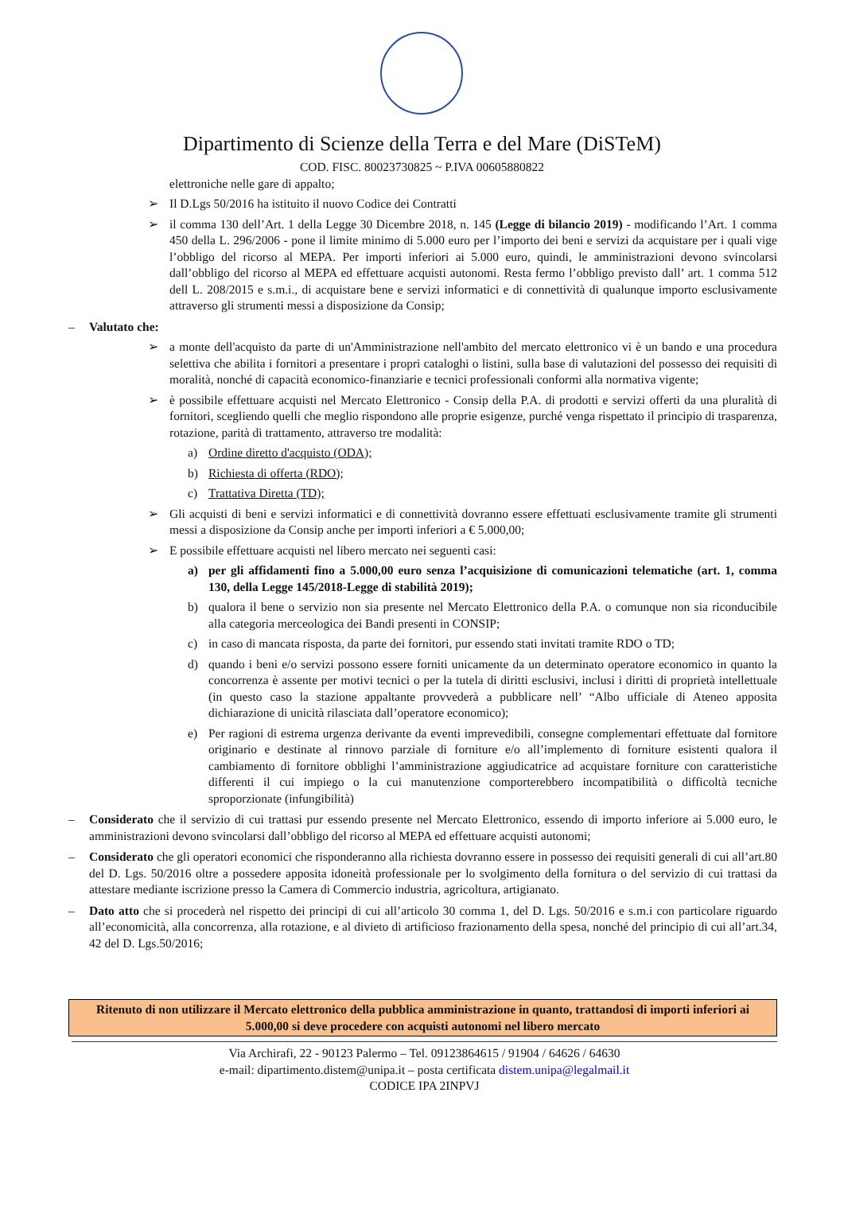Dipartimento di Scienze della Terra e del Mare (DiSTeM)
COD. FISC. 80023730825 ~ P.IVA 00605880822
elettroniche nelle gare di appalto;
➢ Il D.Lgs 50/2016 ha istituito il nuovo Codice dei Contratti
➢ il comma 130 dell’Art. 1 della Legge 30 Dicembre 2018, n. 145 (Legge di bilancio 2019) - modificando l’Art. 1 comma 450 della L. 296/2006 - pone il limite minimo di 5.000 euro per l’importo dei beni e servizi da acquistare per i quali vige l’obbligo del ricorso al MEPA. Per importi inferiori ai 5.000 euro, quindi, le amministrazioni devono svincolarsi dall’obbligo del ricorso al MEPA ed effettuare acquisti autonomi. Resta fermo l’obbligo previsto dall’ art. 1 comma 512 dell L. 208/2015 e s.m.i., di acquistare bene e servizi informatici e di connettività di qualunque importo esclusivamente attraverso gli strumenti messi a disposizione da Consip;
– Valutato che:
➢ a monte dell'acquisto da parte di un'Amministrazione nell'ambito del mercato elettronico vi è un bando e una procedura selettiva che abilita i fornitori a presentare i propri cataloghi o listini, sulla base di valutazioni del possesso dei requisiti di moralità, nonché di capacità economico-finanziarie e tecnici professionali conformi alla normativa vigente;
➢ è possibile effettuare acquisti nel Mercato Elettronico - Consip della P.A. di prodotti e servizi offerti da una pluralità di fornitori, scegliendo quelli che meglio rispondono alle proprie esigenze, purché venga rispettato il principio di trasparenza, rotazione, parità di trattamento, attraverso tre modalità:
a) Ordine diretto d'acquisto (ODA);
b) Richiesta di offerta (RDO);
c) Trattativa Diretta (TD);
➢ Gli acquisti di beni e servizi informatici e di connettività dovranno essere effettuati esclusivamente tramite gli strumenti messi a disposizione da Consip anche per importi inferiori a € 5.000,00;
➢ E possibile effettuare acquisti nel libero mercato nei seguenti casi:
a) per gli affidamenti fino a 5.000,00 euro senza l’acquisizione di comunicazioni telematiche (art. 1, comma 130, della Legge 145/2018-Legge di stabilità 2019);
b) qualora il bene o servizio non sia presente nel Mercato Elettronico della P.A. o comunque non sia riconducibile alla categoria merceologica dei Bandi presenti in CONSIP;
c) in caso di mancata risposta, da parte dei fornitori, pur essendo stati invitati tramite RDO o TD;
d) quando i beni e/o servizi possono essere forniti unicamente da un determinato operatore economico in quanto la concorrenza è assente per motivi tecnici o per la tutela di diritti esclusivi, inclusi i diritti di proprietà intellettuale (in questo caso la stazione appaltante provvederà a pubblicare nell’ “Albo ufficiale di Ateneo apposita dichiarazione di unicità rilasciata dall’operatore economico);
e) Per ragioni di estrema urgenza derivante da eventi imprevedibili, consegne complementari effettuate dal fornitore originario e destinate al rinnovo parziale di forniture e/o all’implemento di forniture esistenti qualora il cambiamento di fornitore obblighi l’amministrazione aggiudicatrice ad acquistare forniture con caratteristiche differenti il cui impiego o la cui manutenzione comporterebbero incompatibilità o difficoltà tecniche sproporzionate (infungibilità)
– Considerato che il servizio di cui trattasi pur essendo presente nel Mercato Elettronico, essendo di importo inferiore ai 5.000 euro, le amministrazioni devono svincolarsi dall’obbligo del ricorso al MEPA ed effettuare acquisti autonomi;
– Considerato che gli operatori economici che risponderanno alla richiesta dovranno essere in possesso dei requisiti generali di cui all’art.80 del D. Lgs. 50/2016 oltre a possedere apposita idoneità professionale per lo svolgimento della fornitura o del servizio di cui trattasi da attestare mediante iscrizione presso la Camera di Commercio industria, agricoltura, artigianato.
– Dato atto che si procederà nel rispetto dei principi di cui all’articolo 30 comma 1, del D. Lgs. 50/2016 e s.m.i con particolare riguardo all’economicità, alla concorrenza, alla rotazione, e al divieto di artificioso frazionamento della spesa, nonché del principio di cui all’art.34, 42 del D. Lgs.50/2016;
Ritenuto di non utilizzare il Mercato elettronico della pubblica amministrazione in quanto, trattandosi di importi inferiori ai 5.000,00 si deve procedere con acquisti autonomi nel libero mercato
Via Archirafi, 22 - 90123 Palermo – Tel. 09123864615 / 91904 / 64626 / 64630
e-mail: dipartimento.distem@unipa.it – posta certificata distem.unipa@legalmail.it
CODICE IPA 2INPVJ